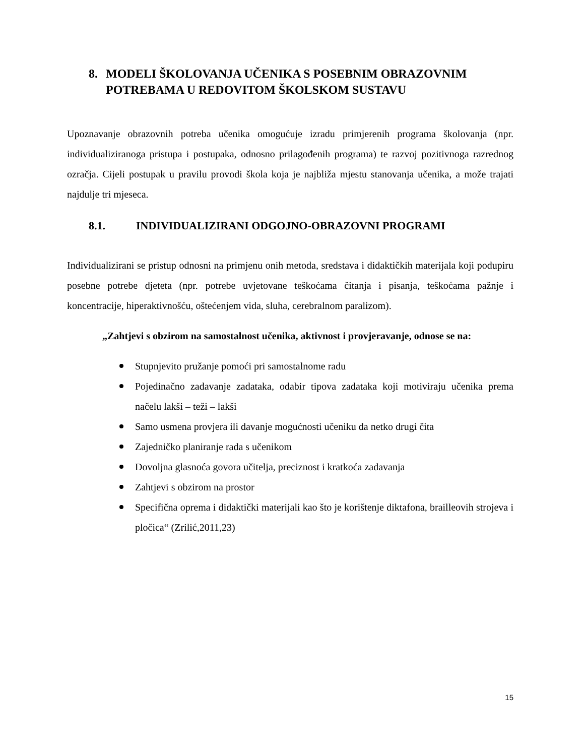8. MODELI ŠKOLOVANJA UČENIKA S POSEBNIM OBRAZOVNIM POTREBAMA U REDOVITOM ŠKOLSKOM SUSTAVU
Upoznavanje obrazovnih potreba učenika omogućuje izradu primjerenih programa školovanja (npr. individualiziranoga pristupa i postupaka, odnosno prilagođenih programa) te razvoj pozitivnoga razrednog ozračja. Cijeli postupak u pravilu provodi škola koja je najbliža mjestu stanovanja učenika, a može trajati najdulje tri mjeseca.
8.1. INDIVIDUALIZIRANI ODGOJNO-OBRAZOVNI PROGRAMI
Individualizirani se pristup odnosni na primjenu onih metoda, sredstava i didaktičkih materijala koji podupiru posebne potrebe djeteta (npr. potrebe uvjetovane teškoćama čitanja i pisanja, teškoćama pažnje i koncentracije, hiperaktivnošću, oštećenjem vida, sluha, cerebralnom paralizom).
„Zahtjevi s obzirom na samostalnost učenika, aktivnost i provjeravanje, odnose se na:
Stupnjevito pružanje pomoći pri samostalnome radu
Pojedinačno zadavanje zadataka, odabir tipova zadataka koji motiviraju učenika prema načelu lakši – teži – lakši
Samo usmena provjera ili davanje mogućnosti učeniku da netko drugi čita
Zajedničko planiranje rada s učenikom
Dovoljna glasnoća govora učitelja, preciznost i kratkoća zadavanja
Zahtjevi s obzirom na prostor
Specifična oprema i didaktički materijali kao što je korištenje diktafona, brailleovih strojeva i pločica“ (Zrilić,2011,23)
15